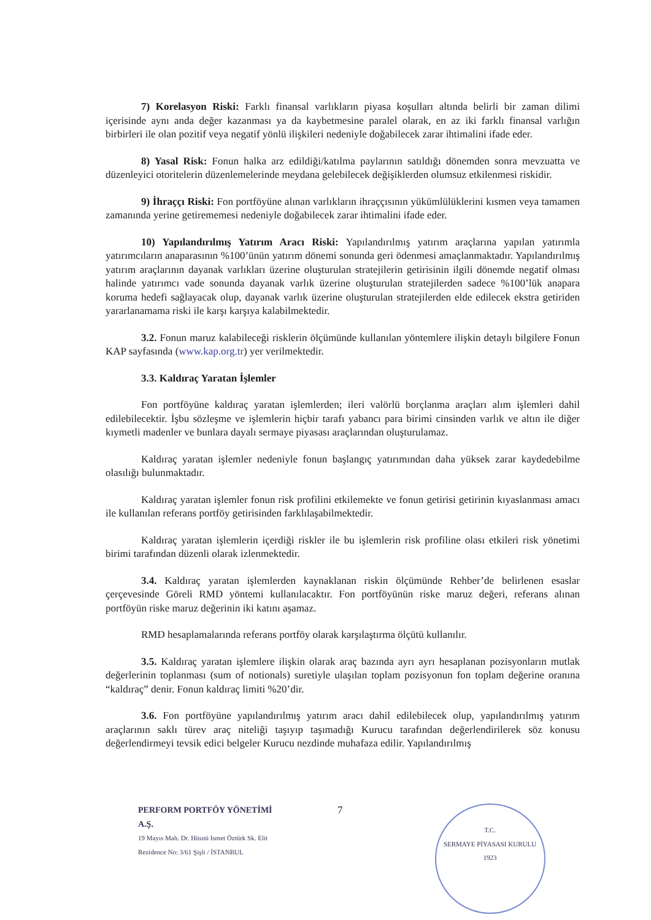7) Korelasyon Riski: Farklı finansal varlıkların piyasa koşulları altında belirli bir zaman dilimi içerisinde aynı anda değer kazanması ya da kaybetmesine paralel olarak, en az iki farklı finansal varlığın birbirleri ile olan pozitif veya negatif yönlü ilişkileri nedeniyle doğabilecek zarar ihtimalini ifade eder.
8) Yasal Risk: Fonun halka arz edildiği/katılma paylarının satıldığı dönemden sonra mevzuatta ve düzenleyici otoritelerin düzenlemelerinde meydana gelebilecek değişiklerden olumsuz etkilenmesi riskidir.
9) İhraççı Riski: Fon portföyüne alınan varlıkların ihraççısının yükümlülüklerini kısmen veya tamamen zamanında yerine getirememesi nedeniyle doğabilecek zarar ihtimalini ifade eder.
10) Yapılandırılmış Yatırım Aracı Riski: Yapılandırılmış yatırım araçlarına yapılan yatırımla yatırımcıların anaparasının %100’ünün yatırım dönemi sonunda geri ödenmesi amaçlanmaktadır. Yapılandırılmış yatırım araçlarının dayanak varlıkları üzerine oluşturulan stratejilerin getirisinin ilgili dönemde negatif olması halinde yatırımcı vade sonunda dayanak varlık üzerine oluşturulan stratejilerden sadece %100’lük anapara koruma hedefi sağlayacak olup, dayanak varlık üzerine oluşturulan stratejilerden elde edilecek ekstra getiriden yararlanamama riski ile karşı karşıya kalabilmektedir.
3.2. Fonun maruz kalabileceği risklerin ölçümünde kullanılan yöntemlere ilişkin detaylı bilgilere Fonun KAP sayfasında (www.kap.org.tr) yer verilmektedir.
3.3. Kaldıraç Yaratan İşlemler
Fon portföyüne kaldıraç yaratan işlemlerden; ileri valörlü borçlanma araçları alım işlemleri dahil edilebilecektir. İşbu sözleşme ve işlemlerin hiçbir tarafı yabancı para birimi cinsinden varlık ve altın ile diğer kıymetli madenler ve bunlara dayalı sermaye piyasası araçlarından oluşturulamaz.
Kaldıraç yaratan işlemler nedeniyle fonun başlangıç yatırımından daha yüksek zarar kaydedebilme olasılığı bulunmaktadır.
Kaldıraç yaratan işlemler fonun risk profilini etkilemekte ve fonun getirisi getirinin kıyaslanması amacı ile kullanılan referans portföy getirisinden farklılaşabilmektedir.
Kaldıraç yaratan işlemlerin içerdiği riskler ile bu işlemlerin risk profiline olası etkileri risk yönetimi birimi tarafından düzenli olarak izlenmektedir.
3.4. Kaldıraç yaratan işlemlerden kaynaklanan riskin ölçümünde Rehber’de belirlenen esaslar çerçevesinde Göreli RMD yöntemi kullanılacaktır. Fon portföyünün riske maruz değeri, referans alınan portföyün riske maruz değerinin iki katını aşamaz.
RMD hesaplamalarında referans portföy olarak karşılaştırma ölçütü kullanılır.
3.5. Kaldıraç yaratan işlemlere ilişkin olarak araç bazında ayrı ayrı hesaplanan pozisyonların mutlak değerlerinin toplanması (sum of notionals) suretiyle ulaşılan toplam pozisyonun fon toplam değerine oranına “kaldıraç” denir. Fonun kaldıraç limiti %20’dir.
3.6. Fon portföyüne yapılandırılmış yatırım aracı dahil edilebilecek olup, yapılandırılmış yatırım araçlarının saklı türev araç niteliği taşıyıp taşımadığı Kurucu tarafından değerlendirilerek söz konusu değerlendirmeyi tevsik edici belgeler Kurucu nezdinde muhafaza edilir. Yapılandırılmış
PERFORM PORTFÖY YÖNETİMİ A.Ş.
19 Mayıs Mah. Dr. Hüsnü Ismet Öztürk Sk. Elit Rezidence No: 3/61 Şişli / İSTANBUL
7
T.C.
SERMAYE PİYASASI KURULU
1923